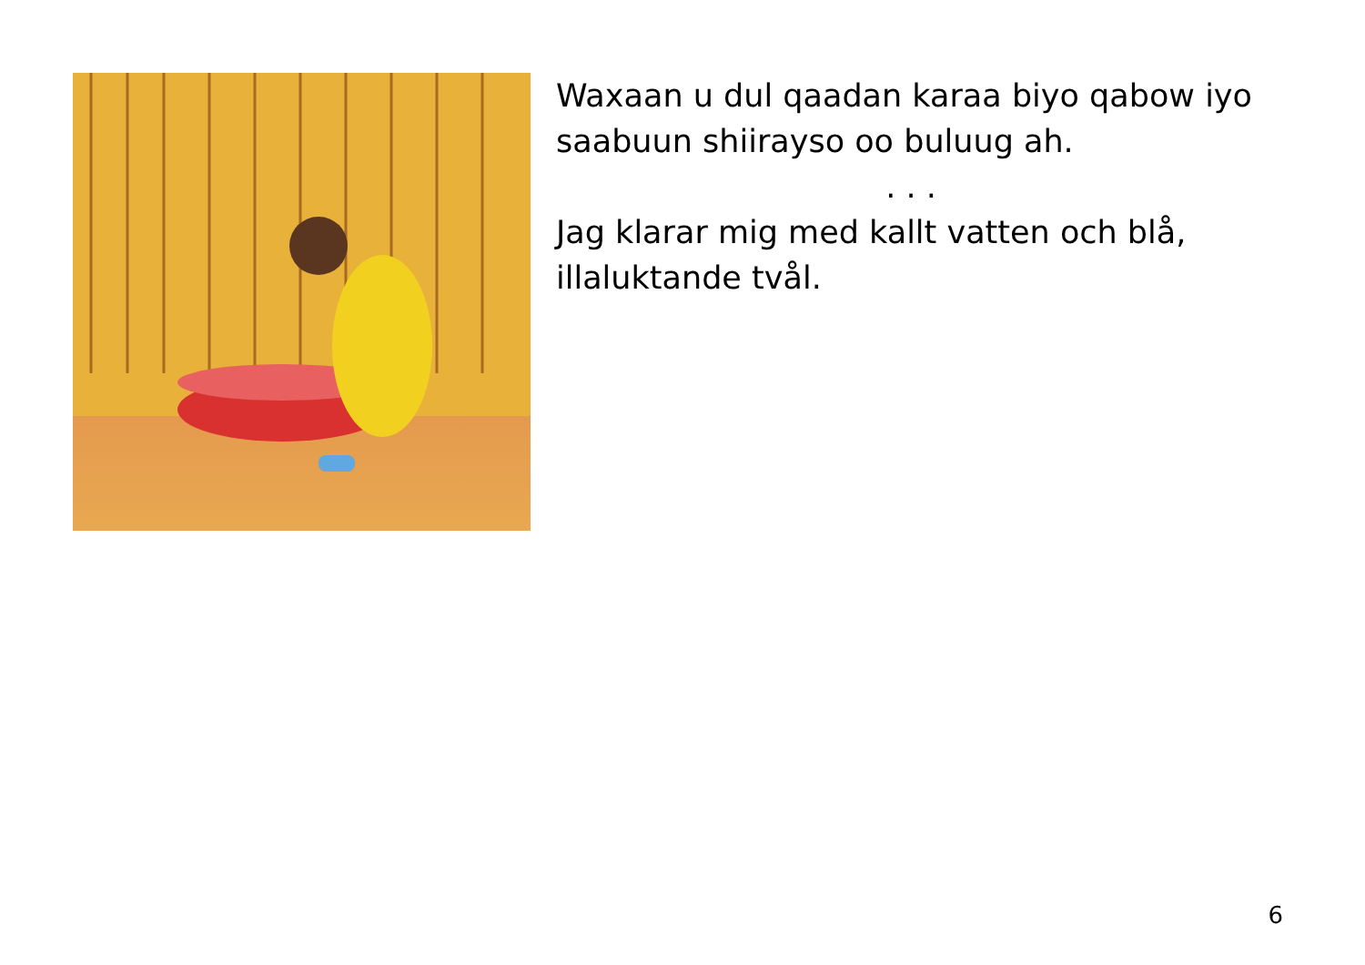Waxaan u dul qaadan karaa biyo qabow iyo saabuun shiirayso oo buluug ah.
. . .
Jag klarar mig med kallt vatten och blå, illaluktande tvål.
6